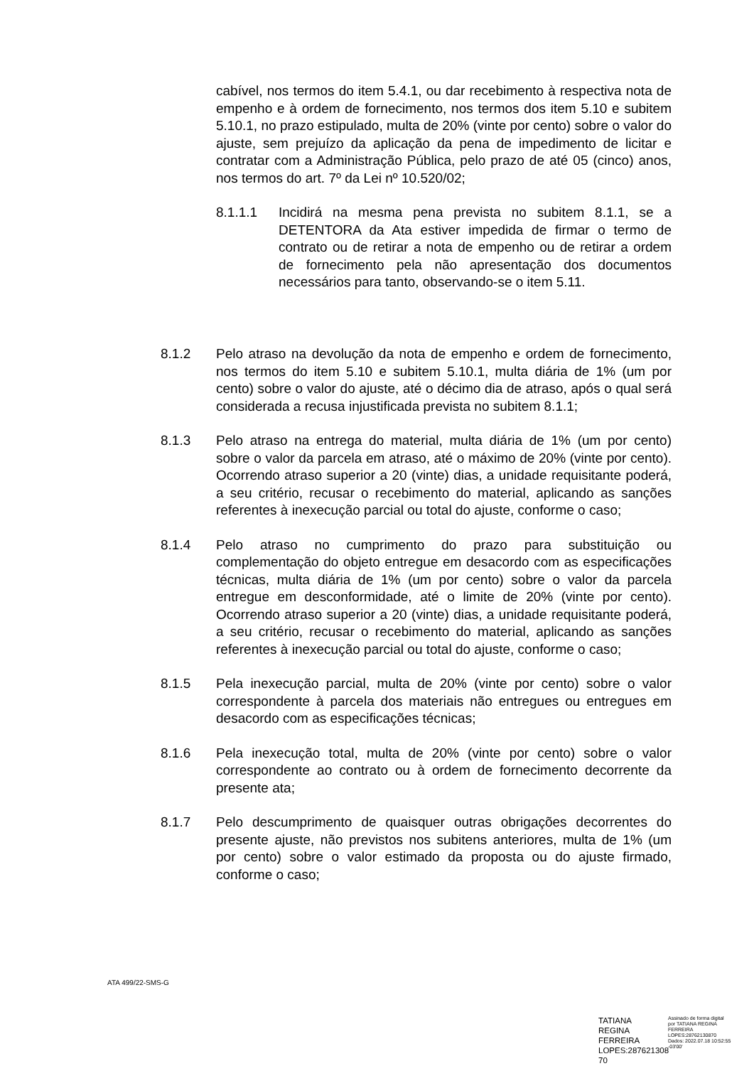cabível, nos termos do item 5.4.1, ou dar recebimento à respectiva nota de empenho e à ordem de fornecimento, nos termos dos item 5.10 e subitem 5.10.1, no prazo estipulado, multa de 20% (vinte por cento) sobre o valor do ajuste, sem prejuízo da aplicação da pena de impedimento de licitar e contratar com a Administração Pública, pelo prazo de até 05 (cinco) anos, nos termos do art. 7º da Lei nº 10.520/02;
8.1.1.1 Incidirá na mesma pena prevista no subitem 8.1.1, se a DETENTORA da Ata estiver impedida de firmar o termo de contrato ou de retirar a nota de empenho ou de retirar a ordem de fornecimento pela não apresentação dos documentos necessários para tanto, observando-se o item 5.11.
8.1.2 Pelo atraso na devolução da nota de empenho e ordem de fornecimento, nos termos do item 5.10 e subitem 5.10.1, multa diária de 1% (um por cento) sobre o valor do ajuste, até o décimo dia de atraso, após o qual será considerada a recusa injustificada prevista no subitem 8.1.1;
8.1.3 Pelo atraso na entrega do material, multa diária de 1% (um por cento) sobre o valor da parcela em atraso, até o máximo de 20% (vinte por cento). Ocorrendo atraso superior a 20 (vinte) dias, a unidade requisitante poderá, a seu critério, recusar o recebimento do material, aplicando as sanções referentes à inexecução parcial ou total do ajuste, conforme o caso;
8.1.4 Pelo atraso no cumprimento do prazo para substituição ou complementação do objeto entregue em desacordo com as especificações técnicas, multa diária de 1% (um por cento) sobre o valor da parcela entregue em desconformidade, até o limite de 20% (vinte por cento). Ocorrendo atraso superior a 20 (vinte) dias, a unidade requisitante poderá, a seu critério, recusar o recebimento do material, aplicando as sanções referentes à inexecução parcial ou total do ajuste, conforme o caso;
8.1.5 Pela inexecução parcial, multa de 20% (vinte por cento) sobre o valor correspondente à parcela dos materiais não entregues ou entregues em desacordo com as especificações técnicas;
8.1.6 Pela inexecução total, multa de 20% (vinte por cento) sobre o valor correspondente ao contrato ou à ordem de fornecimento decorrente da presente ata;
8.1.7 Pelo descumprimento de quaisquer outras obrigações decorrentes do presente ajuste, não previstos nos subitens anteriores, multa de 1% (um por cento) sobre o valor estimado da proposta ou do ajuste firmado, conforme o caso;
ATA 499/22-SMS-G
TATIANA REGINA FERREIRA LOPES:287621308 70
Assinado de forma digital por TATIANA REGINA FERREIRA LOPES:28762130870 Dados: 2022.07.18 10:52:55 -03'00'